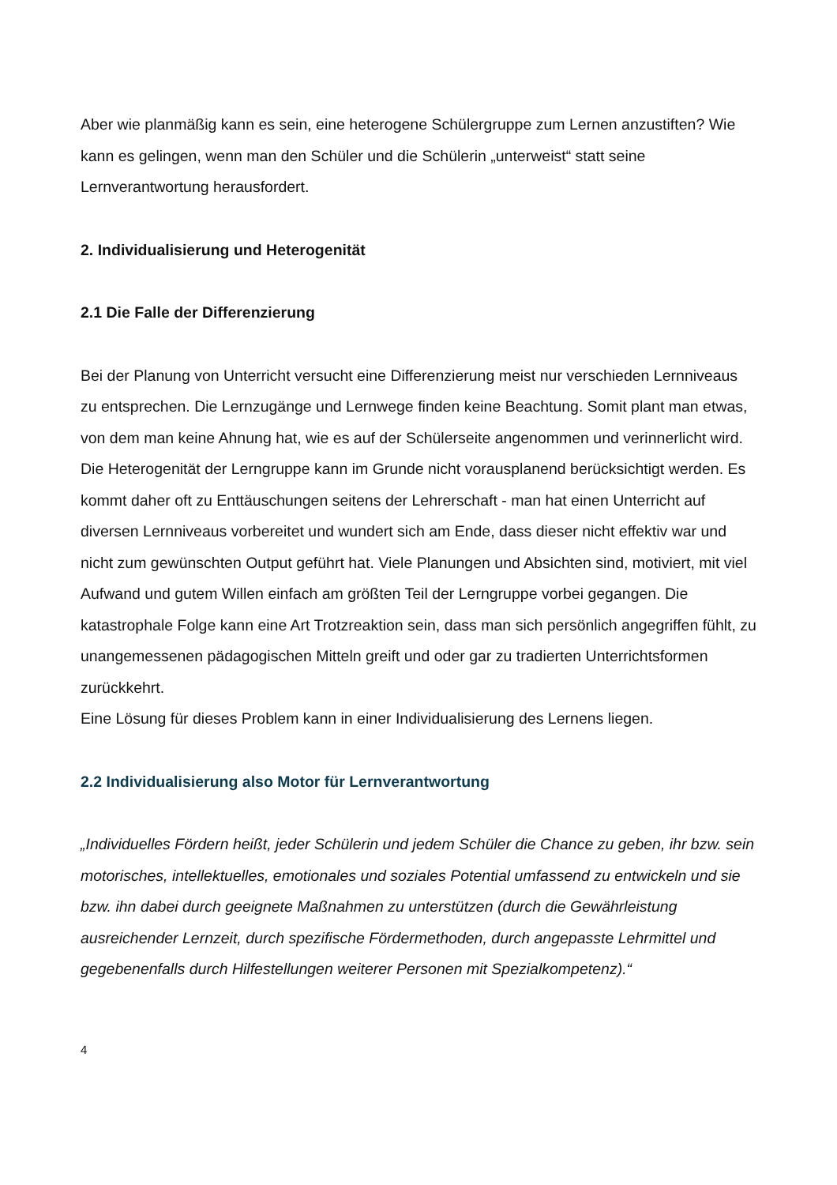Aber wie planmäßig kann es sein, eine heterogene Schülergruppe zum Lernen anzustiften? Wie kann es gelingen, wenn man den Schüler und die Schülerin „unterweist“ statt seine Lernverantwortung herausfordert.
2. Individualisierung und Heterogenität
2.1 Die Falle der Differenzierung
Bei der Planung von Unterricht versucht eine Differenzierung meist nur verschieden Lernniveaus zu entsprechen. Die Lernzugänge und Lernwege finden keine Beachtung. Somit plant man etwas, von dem man keine Ahnung hat, wie es auf der Schülerseite angenommen und verinnerlicht wird. Die Heterogenität der Lerngruppe kann im Grunde nicht vorausplanend berücksichtigt werden. Es kommt daher oft zu Enttäuschungen seitens der Lehrerschaft - man hat einen Unterricht auf diversen Lernniveaus vorbereitet und wundert sich am Ende, dass dieser nicht effektiv war und nicht zum gewünschten Output geführt hat. Viele Planungen und Absichten sind, motiviert, mit viel Aufwand und gutem Willen einfach am größten Teil der Lerngruppe vorbei gegangen. Die katastrophale Folge kann eine Art Trotzreaktion sein, dass man sich persönlich angegriffen fühlt, zu unangemessenen pädagogischen Mitteln greift und oder gar zu tradierten Unterrichtsformen zurückkehrt.
Eine Lösung für dieses Problem kann in einer Individualisierung des Lernens liegen.
2.2 Individualisierung also Motor für Lernverantwortung
„Individuelles Fördern heißt, jeder Schülerin und jedem Schüler die Chance zu geben, ihr bzw. sein motorisches, intellektuelles, emotionales und soziales Potential umfassend zu entwickeln und sie bzw. ihn dabei durch geeignete Maßnahmen zu unterstützen (durch die Gewährleistung ausreichender Lernzeit, durch spezifische Fördermethoden, durch angepasste Lehrmittel und gegebenenfalls durch Hilfestellungen weiterer Personen mit Spezialkompetenz).“
4